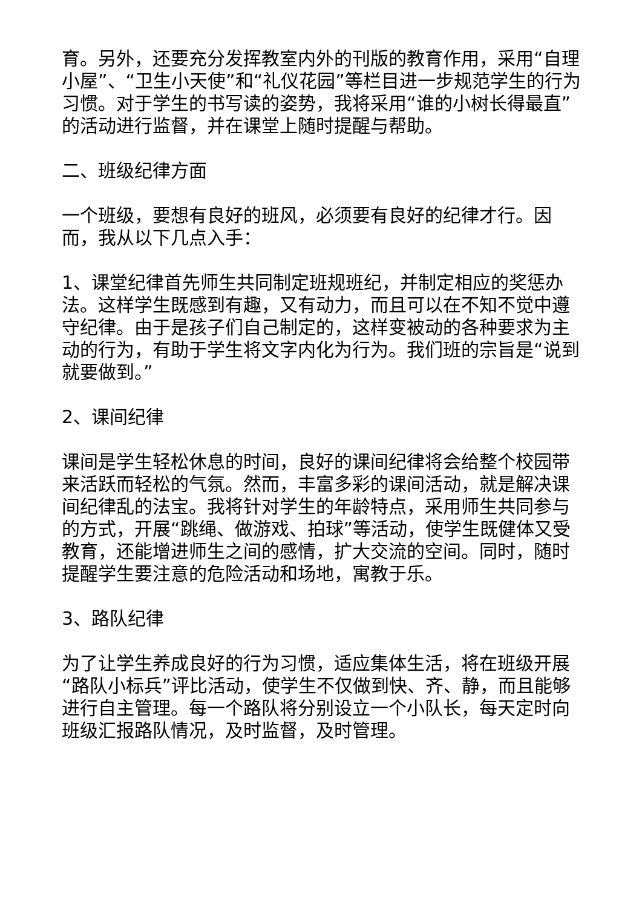育。另外，还要充分发挥教室内外的刊版的教育作用，采用“自理小屋”、“卫生小天使”和“礼仪花园”等栏目进一步规范学生的行为习惯。对于学生的书写读的姿势，我将采用“谁的小树长得最直”的活动进行监督，并在课堂上随时提醒与帮助。
二、班级纪律方面
一个班级，要想有良好的班风，必须要有良好的纪律才行。因而，我从以下几点入手：
1、课堂纪律首先师生共同制定班规班纪，并制定相应的奖惩办法。这样学生既感到有趣，又有动力，而且可以在不知不觉中遵守纪律。由于是孩子们自己制定的，这样变被动的各种要求为主动的行为，有助于学生将文字内化为行为。我们班的宗旨是“说到就要做到。”
2、课间纪律
课间是学生轻松休息的时间，良好的课间纪律将会给整个校园带来活跃而轻松的气氛。然而，丰富多彩的课间活动，就是解决课间纪律乱的法宝。我将针对学生的年龄特点，采用师生共同参与的方式，开展“跳绳、做游戏、拍球”等活动，使学生既健体又受教育，还能增进师生之间的感情，扩大交流的空间。同时，随时提醒学生要注意的危险活动和场地，寓教于乐。
3、路队纪律
为了让学生养成良好的行为习惯，适应集体生活，将在班级开展“路队小标兵”评比活动，使学生不仅做到快、齐、静，而且能够进行自主管理。每一个路队将分别设立一个小队长，每天定时向班级汇报路队情况，及时监督，及时管理。